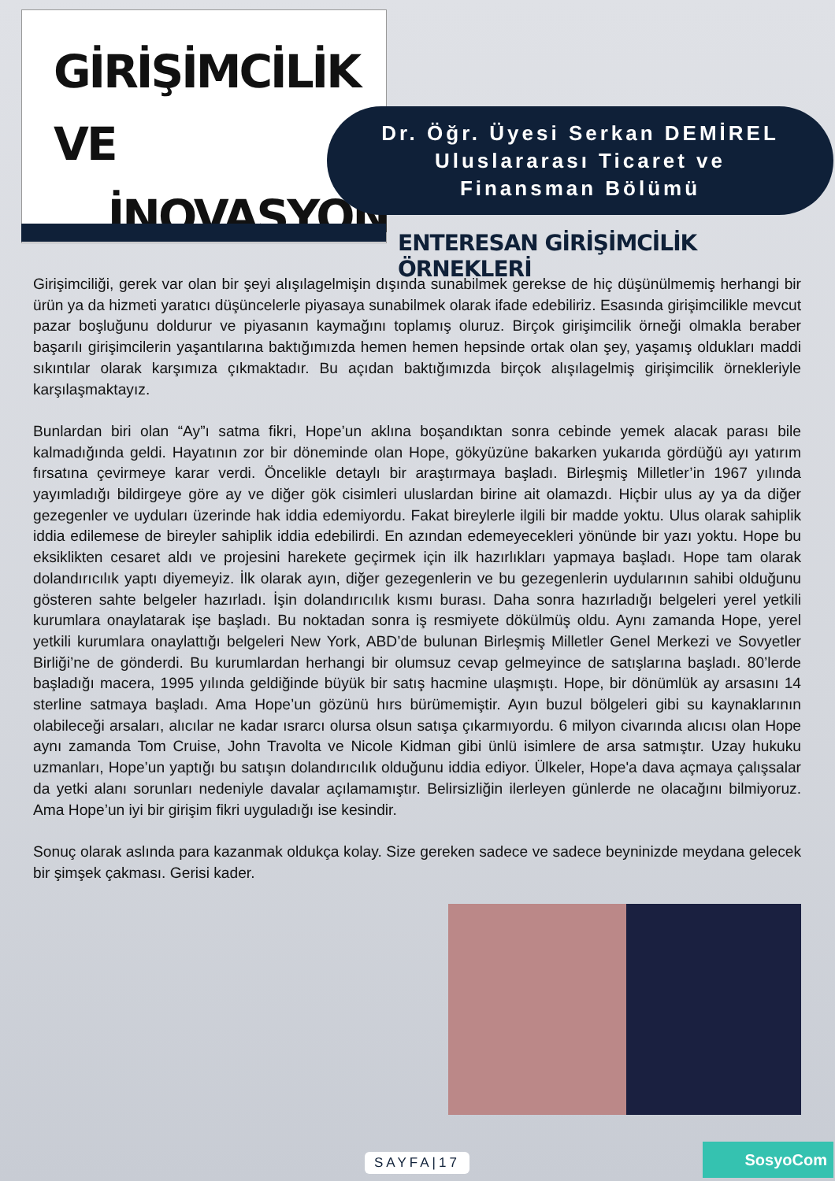GİRİŞİMCİLİK VE
İNOVASYON
Dr. Öğr. Üyesi Serkan DEMİREL
Uluslararası Ticaret ve
Finansman Bölümü
ENTERESAN GİRİŞİMCİLİK ÖRNEKLERİ
Girişimciliği, gerek var olan bir şeyi alışılagelmişin dışında sunabilmek gerekse de hiç düşünülmemiş herhangi bir ürün ya da hizmeti yaratıcı düşüncelerle piyasaya sunabilmek olarak ifade edebiliriz. Esasında girişimcilikle mevcut pazar boşluğunu doldurur ve piyasanın kaymağını toplamış oluruz. Birçok girişimcilik örneği olmakla beraber başarılı girişimcilerin yaşantılarına baktığımızda hemen hemen hepsinde ortak olan şey, yaşamış oldukları maddi sıkıntılar olarak karşımıza çıkmaktadır. Bu açıdan baktığımızda birçok alışılagelmiş girişimcilik örnekleriyle karşılaşmaktayız.
Bunlardan biri olan “Ay”ı satma fikri, Hope’un aklına boşandıktan sonra cebinde yemek alacak parası bile kalmadığında geldi. Hayatının zor bir döneminde olan Hope, gökyüzüne bakarken yukarıda gördüğü ayı yatırım fırsatına çevirmeye karar verdi. Öncelikle detaylı bir araştırmaya başladı. Birleşmiş Milletler’in 1967 yılında yayımladığı bildirgeye göre ay ve diğer gök cisimleri uluslardan birine ait olamazdı. Hiçbir ulus ay ya da diğer gezegenler ve uyduları üzerinde hak iddia edemiyordu. Fakat bireylerle ilgili bir madde yoktu. Ulus olarak sahiplik iddia edilemese de bireyler sahiplik iddia edebilirdi. En azından edemeyecekleri yönünde bir yazı yoktu. Hope bu eksiklikten cesaret aldı ve projesini harekete geçirmek için ilk hazırlıkları yapmaya başladı. Hope tam olarak dolandırıcılık yaptı diyemeyiz. İlk olarak ayın, diğer gezegenlerin ve bu gezegenlerin uydularının sahibi olduğunu gösteren sahte belgeler hazırladı. İşin dolandırıcılık kısmı burası. Daha sonra hazırladığı belgeleri yerel yetkili kurumlara onaylatarak işe başladı. Bu noktadan sonra iş resmiyete dökülmüş oldu. Aynı zamanda Hope, yerel yetkili kurumlara onaylattığı belgeleri New York, ABD’de bulunan Birleşmiş Milletler Genel Merkezi ve Sovyetler Birliği’ne de gönderdi. Bu kurumlardan herhangi bir olumsuz cevap gelmeyince de satışlarına başladı. 80’lerde başladığı macera, 1995 yılında geldiğinde büyük bir satış hacmine ulaşmıştı. Hope, bir dönümlük ay arsasını 14 sterline satmaya başladı. Ama Hope’un gözünü hırs bürümemiştir. Ayın buzul bölgeleri gibi su kaynaklarının olabileceği arsaları, alıcılar ne kadar ısrarcı olursa olsun satışa çıkarmıyordu. 6 milyon civarında alıcısı olan Hope aynı zamanda Tom Cruise, John Travolta ve Nicole Kidman gibi ünlü isimlere de arsa satmıştır. Uzay hukuku uzmanları, Hope’un yaptığı bu satışın dolandırıcılık olduğunu iddia ediyor. Ülkeler, Hope'a dava açmaya çalışsalar da yetki alanı sorunları nedeniyle davalar açılamamıştır. Belirsizliğin ilerleyen günlerde ne olacağını bilmiyoruz. Ama Hope’un iyi bir girişim fikri uyguladığı ise kesindir.
Sonuç olarak aslında para kazanmak oldukça kolay. Size gereken sadece ve sadece beyninizde meydana gelecek bir şimşek çakması. Gerisi kader.
SAYFA|17 SosyoCom